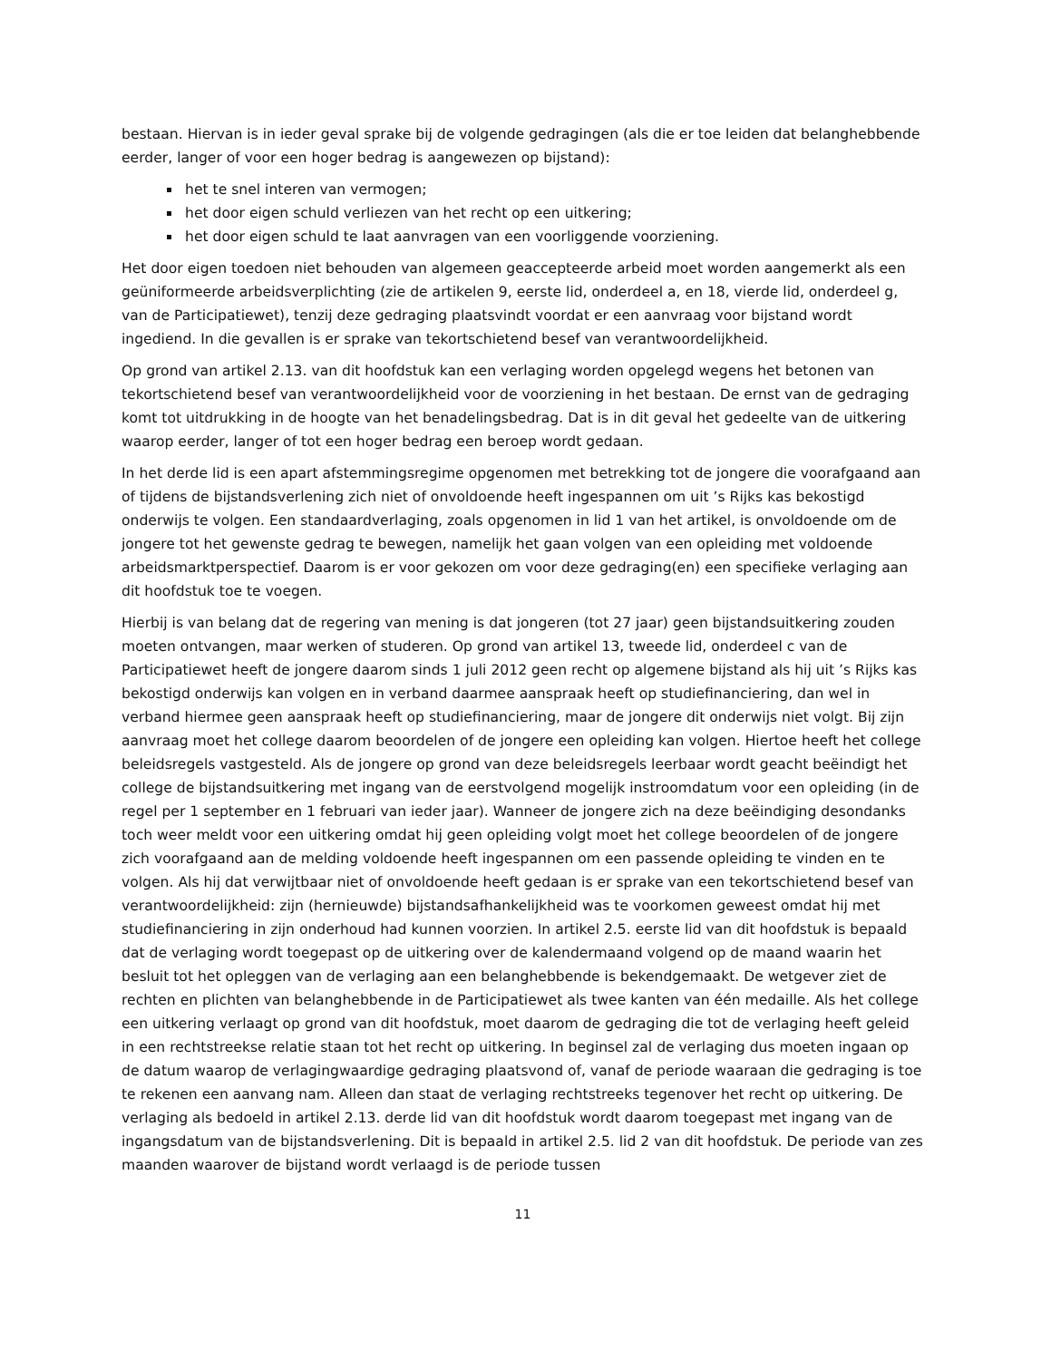bestaan. Hiervan is in ieder geval sprake bij de volgende gedragingen (als die er toe leiden dat belanghebbende eerder, langer of voor een hoger bedrag is aangewezen op bijstand):
het te snel interen van vermogen;
het door eigen schuld verliezen van het recht op een uitkering;
het door eigen schuld te laat aanvragen van een voorliggende voorziening.
Het door eigen toedoen niet behouden van algemeen geaccepteerde arbeid moet worden aangemerkt als een geüniformeerde arbeidsverplichting (zie de artikelen 9, eerste lid, onderdeel a, en 18, vierde lid, onderdeel g, van de Participatiewet), tenzij deze gedraging plaatsvindt voordat er een aanvraag voor bijstand wordt ingediend. In die gevallen is er sprake van tekortschietend besef van verantwoordelijkheid.
Op grond van artikel 2.13. van dit hoofdstuk kan een verlaging worden opgelegd wegens het betonen van tekortschietend besef van verantwoordelijkheid voor de voorziening in het bestaan. De ernst van de gedraging komt tot uitdrukking in de hoogte van het benadelingsbedrag. Dat is in dit geval het gedeelte van de uitkering waarop eerder, langer of tot een hoger bedrag een beroep wordt gedaan.
In het derde lid is een apart afstemmingsregime opgenomen met betrekking tot de jongere die voorafgaand aan of tijdens de bijstandsverlening zich niet of onvoldoende heeft ingespannen om uit ’s Rijks kas bekostigd onderwijs te volgen. Een standaardverlaging, zoals opgenomen in lid 1 van het artikel, is onvoldoende om de jongere tot het gewenste gedrag te bewegen, namelijk het gaan volgen van een opleiding met voldoende arbeidsmarktperspectief. Daarom is er voor gekozen om voor deze gedraging(en) een specifieke verlaging aan dit hoofdstuk toe te voegen.
Hierbij is van belang dat de regering van mening is dat jongeren (tot 27 jaar) geen bijstandsuitkering zouden moeten ontvangen, maar werken of studeren. Op grond van artikel 13, tweede lid, onderdeel c van de Participatiewet heeft de jongere daarom sinds 1 juli 2012 geen recht op algemene bijstand als hij uit ’s Rijks kas bekostigd onderwijs kan volgen en in verband daarmee aanspraak heeft op studiefinanciering, dan wel in verband hiermee geen aanspraak heeft op studiefinanciering, maar de jongere dit onderwijs niet volgt. Bij zijn aanvraag moet het college daarom beoordelen of de jongere een opleiding kan volgen. Hiertoe heeft het college beleidsregels vastgesteld. Als de jongere op grond van deze beleidsregels leerbaar wordt geacht beëindigt het college de bijstandsuitkering met ingang van de eerstvolgend mogelijk instroomdatum voor een opleiding (in de regel per 1 september en 1 februari van ieder jaar). Wanneer de jongere zich na deze beëindiging desondanks toch weer meldt voor een uitkering omdat hij geen opleiding volgt moet het college beoordelen of de jongere zich voorafgaand aan de melding voldoende heeft ingespannen om een passende opleiding te vinden en te volgen. Als hij dat verwijtbaar niet of onvoldoende heeft gedaan is er sprake van een tekortschietend besef van verantwoordelijkheid: zijn (hernieuwde) bijstandsafhankelijkheid was te voorkomen geweest omdat hij met studiefinanciering in zijn onderhoud had kunnen voorzien. In artikel 2.5. eerste lid van dit hoofdstuk is bepaald dat de verlaging wordt toegepast op de uitkering over de kalendermaand volgend op de maand waarin het besluit tot het opleggen van de verlaging aan een belanghebbende is bekendgemaakt. De wetgever ziet de rechten en plichten van belanghebbende in de Participatiewet als twee kanten van één medaille. Als het college een uitkering verlaagt op grond van dit hoofdstuk, moet daarom de gedraging die tot de verlaging heeft geleid in een rechtstreekse relatie staan tot het recht op uitkering. In beginsel zal de verlaging dus moeten ingaan op de datum waarop de verlagingwaardige gedraging plaatsvond of, vanaf de periode waaraan die gedraging is toe te rekenen een aanvang nam. Alleen dan staat de verlaging rechtstreeks tegenover het recht op uitkering. De verlaging als bedoeld in artikel 2.13. derde lid van dit hoofdstuk wordt daarom toegepast met ingang van de ingangsdatum van de bijstandsverlening. Dit is bepaald in artikel 2.5. lid 2 van dit hoofdstuk. De periode van zes maanden waarover de bijstand wordt verlaagd is de periode tussen
11